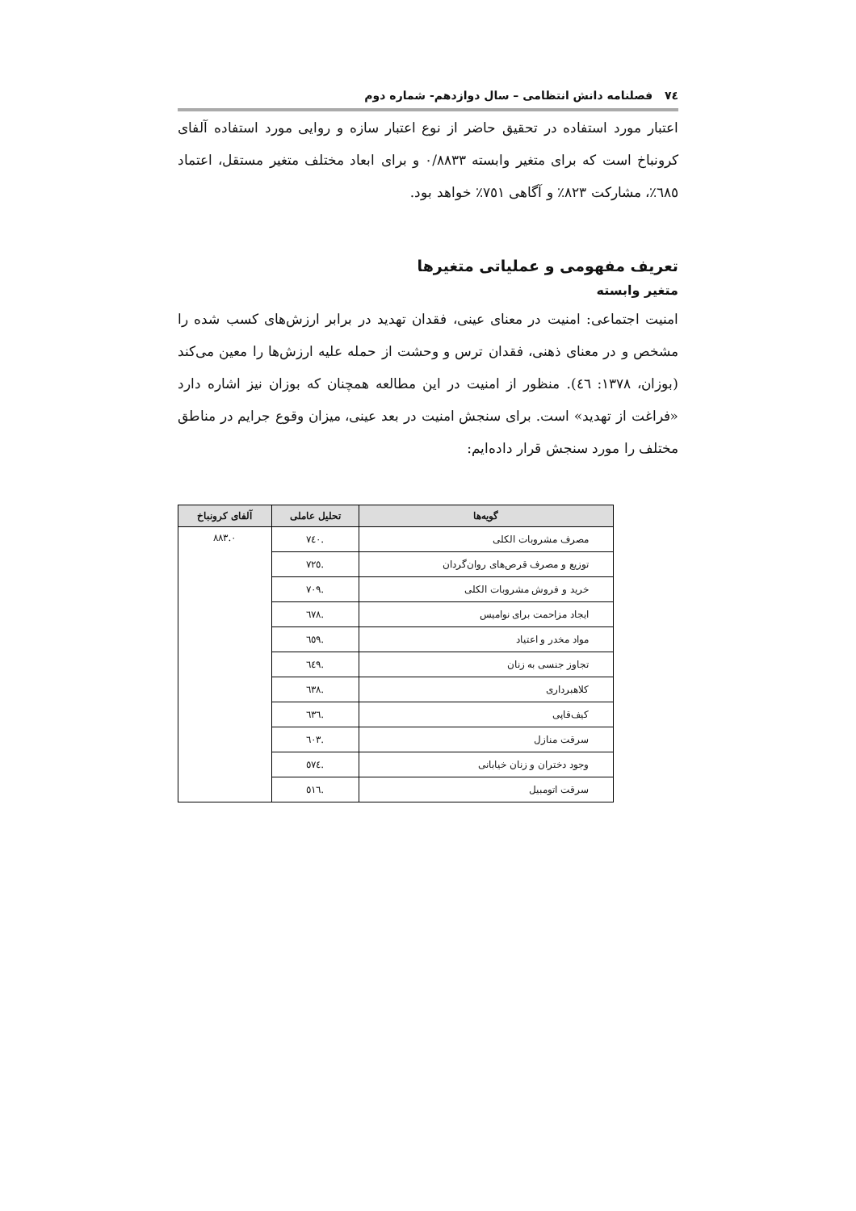٧٤ فصلنامه دانش انتظامی – سال دوازدهم- شماره دوم
اعتبار مورد استفاده در تحقیق حاضر از نوع اعتبار سازه و روایی مورد استفاده آلفای کرونباخ است که برای متغیر وابسته ۰/۸۸۳۳ و برای ابعاد مختلف متغیر مستقل، اعتماد ٦٨٥٪، مشارکت ٨٢٣٪ و آگاهی ٧٥١٪ خواهد بود.
تعریف مفهومی و عملیاتی متغیرها
متغیر وابسته
امنیت اجتماعی: امنیت در معنای عینی، فقدان تهدید در برابر ارزش‌های کسب شده را مشخص و در معنای ذهنی، فقدان ترس و وحشت از حمله علیه ارزش‌ها را معین می‌کند (بوزان، ۱۳۷۸: ٤٦). منظور از امنیت در این مطالعه همچنان که بوزان نیز اشاره دارد «فراغت از تهدید» است. برای سنجش امنیت در بعد عینی، میزان وقوع جرایم در مناطق مختلف را مورد سنجش قرار داده‌ایم:
| گویه‌ها | تحلیل عاملی | آلفای کرونباخ |
| --- | --- | --- |
| مصرف مشروبات الکلی | .٧٤٠ | ۰.٨٨٣ |
| توزیع و مصرف قرص‌های روان‌گردان | .٧٢٥ | |
| خرید و فروش مشروبات الکلی | .٧٠٩ | |
| ایجاد مزاحمت برای نوامیس | .٦٧٨ | |
| مواد مخدر و اعتیاد | .٦٥٩ | |
| تجاوز جنسی به زنان | .٦٤٩ | |
| کلاهبرداری | .٦٣٨ | |
| کیف‌قاپی | .٦٣٦ | |
| سرقت منازل | .٦٠٣ | |
| وجود دختران و زنان خیابانی | .٥٧٤ | |
| سرقت اتومبیل | .٥١٦ | |